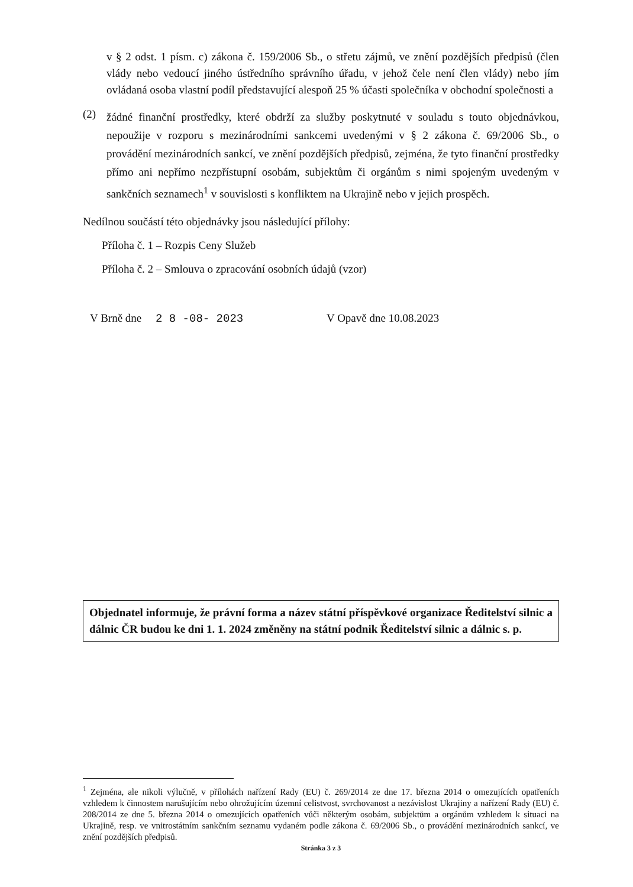v § 2 odst. 1 písm. c) zákona č. 159/2006 Sb., o střetu zájmů, ve znění pozdějších předpisů (člen vlády nebo vedoucí jiného ústředního správního úřadu, v jehož čele není člen vlády) nebo jím ovládaná osoba vlastní podíl představující alespoň 25 % účasti společníka v obchodní společnosti a
(2)
žádné finanční prostředky, které obdrží za služby poskytnuté v souladu s touto objednávkou, nepoužije v rozporu s mezinárodními sankcemi uvedenými v § 2 zákona č. 69/2006 Sb., o provádění mezinárodních sankcí, ve znění pozdějších předpisů, zejména, že tyto finanční prostředky přímo ani nepřímo nezpřístupní osobám, subjektům či orgánům s nimi spojeným uvedeným v sankčních seznamech<sup>1</sup> v souvislosti s konfliktem na Ukrajině nebo v jejich prospěch.
Nedílnou součástí této objednávky jsou následující přílohy:
Příloha č. 1 – Rozpis Ceny Služeb
Příloha č. 2 – Smlouva o zpracování osobních údajů (vzor)
V Brně dne 2 8 -08- 2023 V Opavě dne 10.08.2023
Objednatel informuje, že právní forma a název státní příspěvkové organizace Ředitelství silnic a dálnic ČR budou ke dni 1. 1. 2024 změněny na státní podnik Ředitelství silnic a dálnic s. p.
<sup>1</sup> Zejména, ale nikoli výlučně, v přílohách nařízení Rady (EU) č. 269/2014 ze dne 17. března 2014 o omezujících opatřeních vzhledem k činnostem narušujícím nebo ohrožujícím územní celistvost, svrchovanost a nezávislost Ukrajiny a nařízení Rady (EU) č. 208/2014 ze dne 5. března 2014 o omezujících opatřeních vůči některým osobám, subjektům a orgánům vzhledem k situaci na Ukrajině, resp. ve vnitrostátním sankčním seznamu vydaném podle zákona č. 69/2006 Sb., o provádění mezinárodních sankcí, ve znění pozdějších předpisů.
Stránka 3 z 3